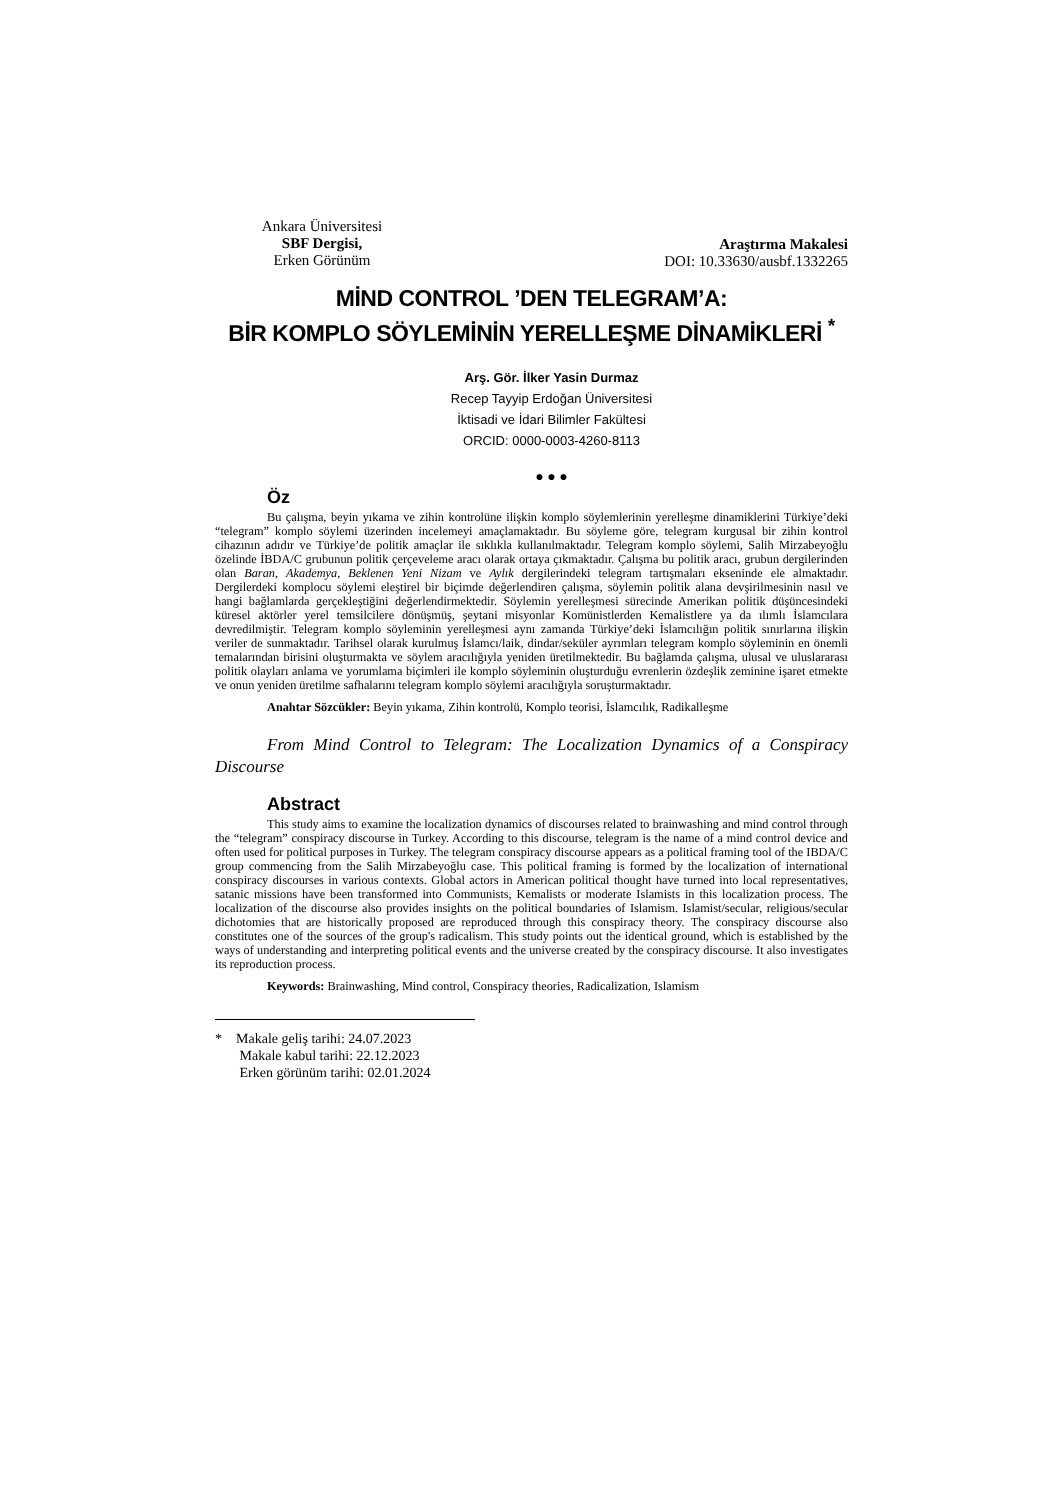Ankara Üniversitesi
SBF Dergisi,
Erken Görünüm
Araştırma Makalesi
DOI: 10.33630/ausbf.1332265
MİND CONTROL ’DEN TELEGRAM’A:
BİR KOMPLO SÖYLEMİNİN YERELLEŞME DİNAMİKLERİ <sup>*</sup>
Arş. Gör. İlker Yasin Durmaz
Recep Tayyip Erdoğan Üniversitesi
İktisadi ve İdari Bilimler Fakültesi
ORCID: 0000-0003-4260-8113
● ● ●
Öz
Bu çalışma, beyin yıkama ve zihin kontrolüne ilişkin komplo söylemlerinin yerelleşme dinamiklerini Türkiye’deki “telegram” komplo söylemi üzerinden incelemeyi amaçlamaktadır. Bu söyleme göre, telegram kurgusal bir zihin kontrol cihazının adıdır ve Türkiye’de politik amaçlar ile sıklıkla kullanılmaktadır. Telegram komplo söylemi, Salih Mirzabeyoğlu özelinde İBDA/C grubunun politik çerçeveleme aracı olarak ortaya çıkmaktadır. Çalışma bu politik aracı, grubun dergilerinden olan Baran, Akademya, Beklenen Yeni Nizam ve Aylık dergilerindeki telegram tartışmaları ekseninde ele almaktadır. Dergilerdeki komplocu söylemi eleştirel bir biçimde değerlendiren çalışma, söylemin politik alana devşirilmesinin nasıl ve hangi bağlamlarda gerçekleştiğini değerlendirmektedir. Söylemin yerelleşmesi sürecinde Amerikan politik düşüncesindeki küresel aktörler yerel temsilcilere dönüşmüş, şeytani misyonlar Komünistlerden Kemalistlere ya da ılımlı İslamcılara devredilmiştir. Telegram komplo söyleminin yerelleşmesi aynı zamanda Türkiye’deki İslamcılığın politik sınırlarına ilişkin veriler de sunmaktadır. Tarihsel olarak kurulmuş İslamcı/laik, dindar/seküler ayrımları telegram komplo söyleminin en önemli temalarından birisini oluşturmakta ve söylem aracılığıyla yeniden üretilmektedir. Bu bağlamda çalışma, ulusal ve uluslararası politik olayları anlama ve yorumlama biçimleri ile komplo söyleminin oluşturduğu evrenlerin özdeşlik zeminine işaret etmekte ve onun yeniden üretilme safhalarını telegram komplo söylemi aracılığıyla soruşturmaktadır.
Anahtar Sözcükler: Beyin yıkama, Zihin kontrolü, Komplo teorisi, İslamcılık, Radikalleşme
From Mind Control to Telegram: The Localization Dynamics of a Conspiracy Discourse
Abstract
This study aims to examine the localization dynamics of discourses related to brainwashing and mind control through the “telegram” conspiracy discourse in Turkey. According to this discourse, telegram is the name of a mind control device and often used for political purposes in Turkey. The telegram conspiracy discourse appears as a political framing tool of the IBDA/C group commencing from the Salih Mirzabeyoğlu case. This political framing is formed by the localization of international conspiracy discourses in various contexts. Global actors in American political thought have turned into local representatives, satanic missions have been transformed into Communists, Kemalists or moderate Islamists in this localization process. The localization of the discourse also provides insights on the political boundaries of Islamism. Islamist/secular, religious/secular dichotomies that are historically proposed are reproduced through this conspiracy theory. The conspiracy discourse also constitutes one of the sources of the group's radicalism. This study points out the identical ground, which is established by the ways of understanding and interpreting political events and the universe created by the conspiracy discourse. It also investigates its reproduction process.
Keywords: Brainwashing, Mind control, Conspiracy theories, Radicalization, Islamism
* Makale geliş tarihi: 24.07.2023
Makale kabul tarihi: 22.12.2023
Erken görünüm tarihi: 02.01.2024